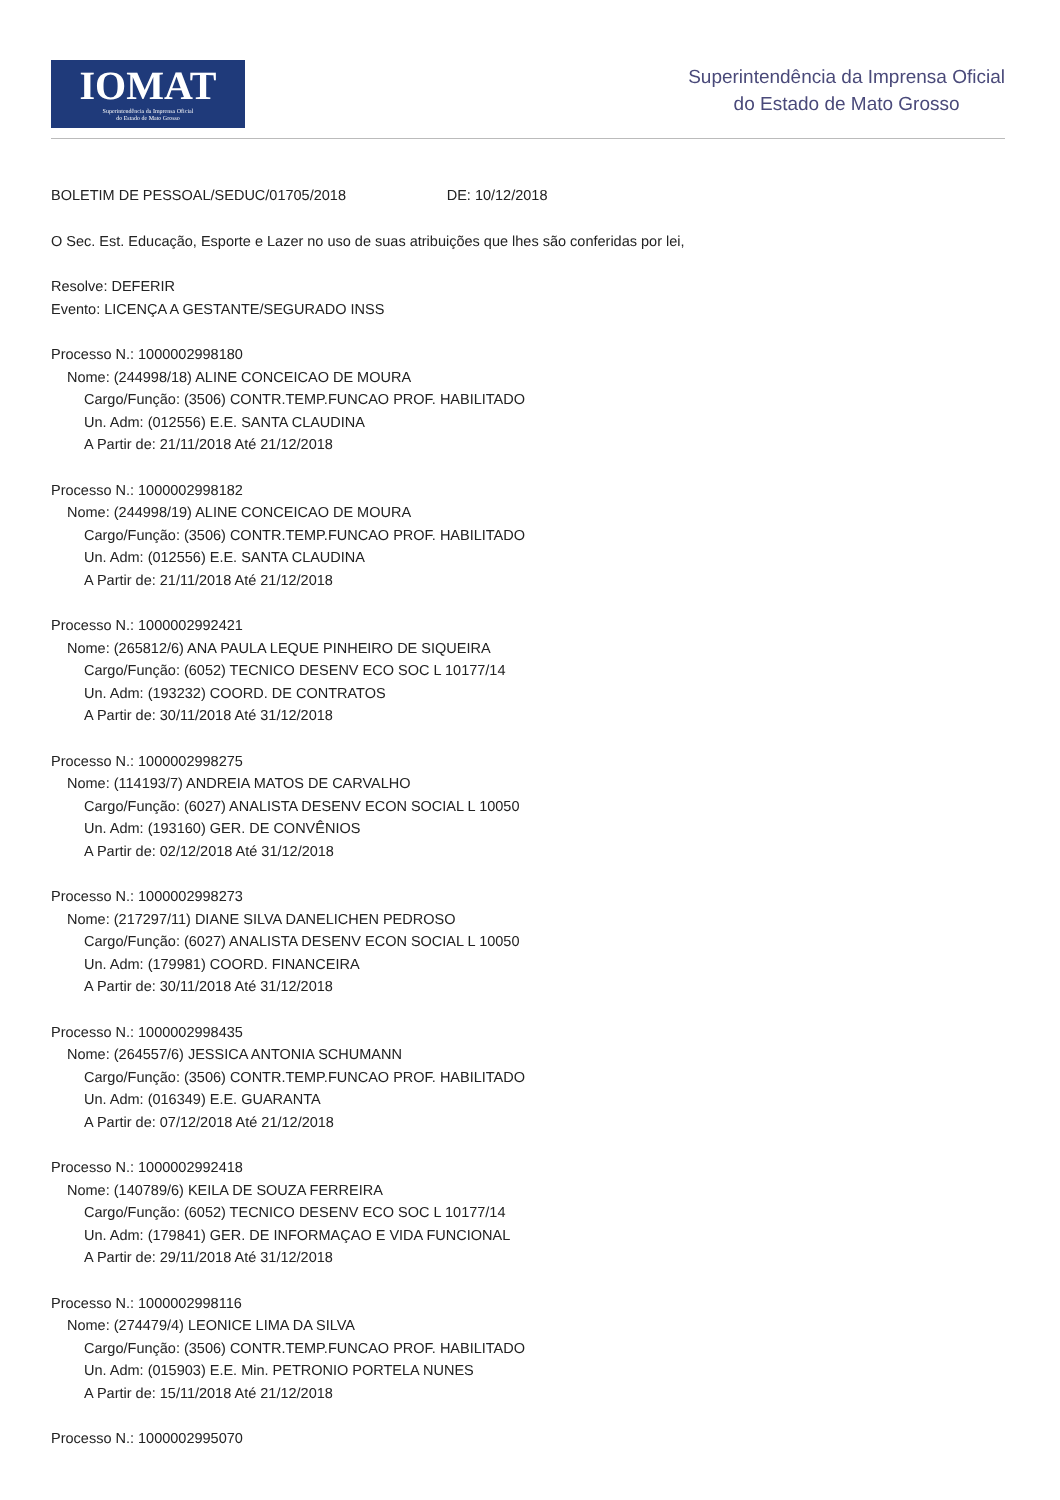IOMAT
Superintendência da Imprensa Oficial
do Estado de Mato Grosso
Superintendência da Imprensa Oficial
do Estado de Mato Grosso
BOLETIM DE PESSOAL/SEDUC/01705/2018 DE: 10/12/2018
O Sec. Est. Educação, Esporte e Lazer no uso de suas atribuições que lhes são conferidas por lei,
Resolve: DEFERIR
Evento: LICENÇA A GESTANTE/SEGURADO INSS
Processo N.: 1000002998180
Nome: (244998/18) ALINE CONCEICAO DE MOURA
Cargo/Função: (3506) CONTR.TEMP.FUNCAO PROF. HABILITADO
Un. Adm: (012556) E.E. SANTA CLAUDINA
A Partir de: 21/11/2018 Até 21/12/2018
Processo N.: 1000002998182
Nome: (244998/19) ALINE CONCEICAO DE MOURA
Cargo/Função: (3506) CONTR.TEMP.FUNCAO PROF. HABILITADO
Un. Adm: (012556) E.E. SANTA CLAUDINA
A Partir de: 21/11/2018 Até 21/12/2018
Processo N.: 1000002992421
Nome: (265812/6) ANA PAULA LEQUE PINHEIRO DE SIQUEIRA
Cargo/Função: (6052) TECNICO DESENV ECO SOC L 10177/14
Un. Adm: (193232) COORD. DE CONTRATOS
A Partir de: 30/11/2018 Até 31/12/2018
Processo N.: 1000002998275
Nome: (114193/7) ANDREIA MATOS DE CARVALHO
Cargo/Função: (6027) ANALISTA DESENV ECON SOCIAL L 10050
Un. Adm: (193160) GER. DE CONVÊNIOS
A Partir de: 02/12/2018 Até 31/12/2018
Processo N.: 1000002998273
Nome: (217297/11) DIANE SILVA DANELICHEN PEDROSO
Cargo/Função: (6027) ANALISTA DESENV ECON SOCIAL L 10050
Un. Adm: (179981) COORD. FINANCEIRA
A Partir de: 30/11/2018 Até 31/12/2018
Processo N.: 1000002998435
Nome: (264557/6) JESSICA ANTONIA SCHUMANN
Cargo/Função: (3506) CONTR.TEMP.FUNCAO PROF. HABILITADO
Un. Adm: (016349) E.E. GUARANTA
A Partir de: 07/12/2018 Até 21/12/2018
Processo N.: 1000002992418
Nome: (140789/6) KEILA DE SOUZA FERREIRA
Cargo/Função: (6052) TECNICO DESENV ECO SOC L 10177/14
Un. Adm: (179841) GER. DE INFORMAÇAO E VIDA FUNCIONAL
A Partir de: 29/11/2018 Até 31/12/2018
Processo N.: 1000002998116
Nome: (274479/4) LEONICE LIMA DA SILVA
Cargo/Função: (3506) CONTR.TEMP.FUNCAO PROF. HABILITADO
Un. Adm: (015903) E.E. Min. PETRONIO PORTELA NUNES
A Partir de: 15/11/2018 Até 21/12/2018
Processo N.: 1000002995070